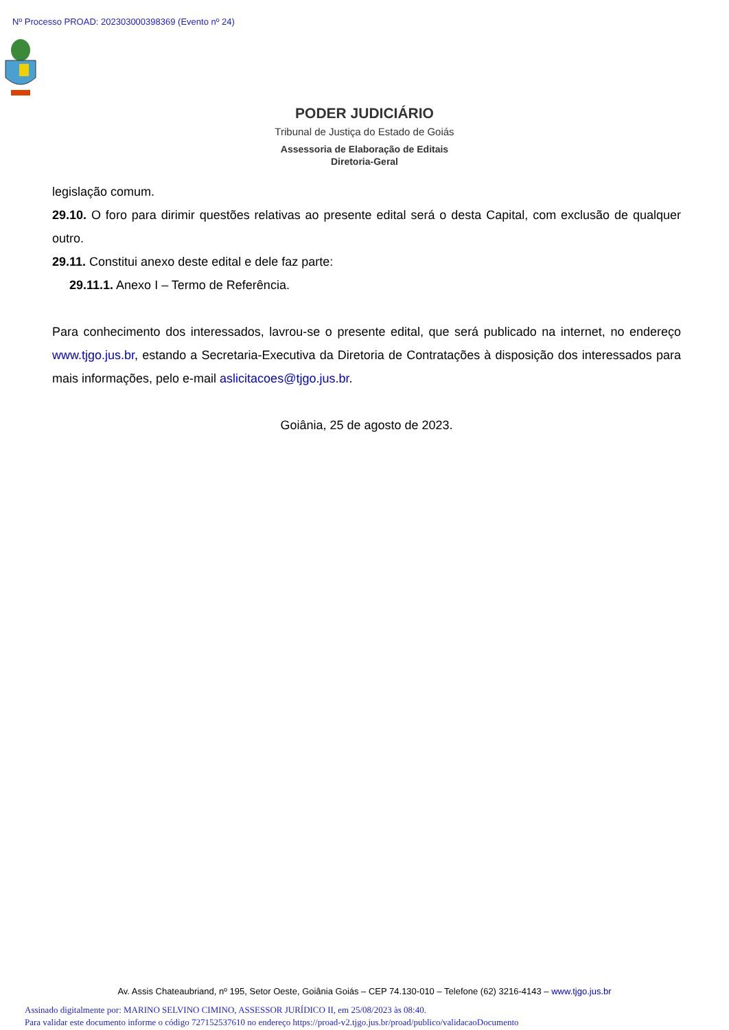Nº Processo PROAD: 202303000398369 (Evento nº 24)
PODER JUDICIÁRIO
Tribunal de Justiça do Estado de Goiás
Assessoria de Elaboração de Editais
Diretoria-Geral
legislação comum.
29.10. O foro para dirimir questões relativas ao presente edital será o desta Capital, com exclusão de qualquer outro.
29.11. Constitui anexo deste edital e dele faz parte:
29.11.1. Anexo I – Termo de Referência.
Para conhecimento dos interessados, lavrou-se o presente edital, que será publicado na internet, no endereço www.tjgo.jus.br, estando a Secretaria-Executiva da Diretoria de Contratações à disposição dos interessados para mais informações, pelo e-mail aslicitacoes@tjgo.jus.br.
Goiânia, 25 de agosto de 2023.
Av. Assis Chateaubriand, nº 195, Setor Oeste, Goiânia Goiás – CEP 74.130-010 – Telefone (62) 3216-4143 – www.tjgo.jus.br
Assinado digitalmente por: MARINO SELVINO CIMINO, ASSESSOR JURÍDICO II, em 25/08/2023 às 08:40.
Para validar este documento informe o código 727152537610 no endereço https://proad-v2.tjgo.jus.br/proad/publico/validacaoDocumento